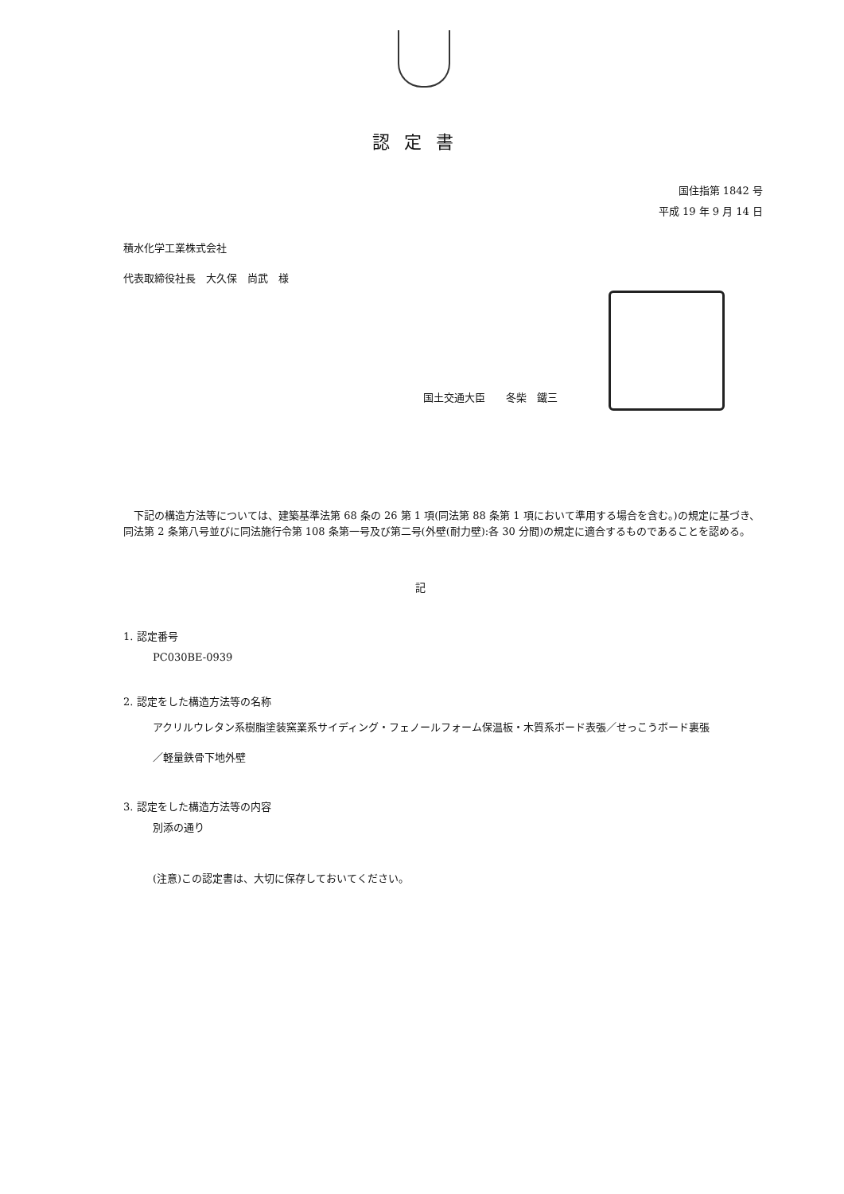認定書
国住指第 1842 号
平成 19 年 9 月 14 日
積水化学工業株式会社
代表取締役社長　大久保　尚武　様
国土交通大臣　　冬柴　鐵三
下記の構造方法等については、建築基準法第 68 条の 26 第 1 項(同法第 88 条第 1 項において準用する場合を含む。)の規定に基づき、同法第 2 条第八号並びに同法施行令第 108 条第一号及び第二号(外壁(耐力壁):各 30 分間)の規定に適合するものであることを認める。
記
1. 認定番号
PC030BE-0939
2. 認定をした構造方法等の名称
アクリルウレタン系樹脂塗装窯業系サイディング・フェノールフォーム保温板・木質系ボード表張／せっこうボード裏張／軽量鉄骨下地外壁
3. 認定をした構造方法等の内容
別添の通り
(注意)この認定書は、大切に保存しておいてください。